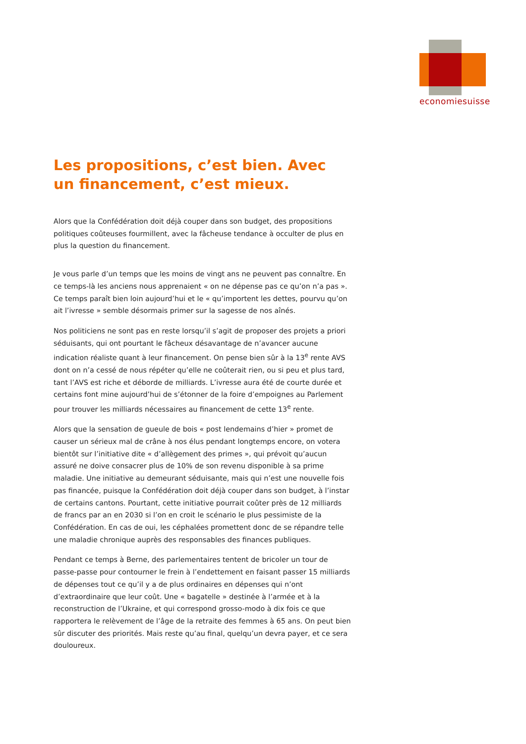economiesuisse
Les propositions, c’est bien. Avec un financement, c’est mieux.
Alors que la Confédération doit déjà couper dans son budget, des propositions politiques coûteuses fourmillent, avec la fâcheuse tendance à occulter de plus en plus la question du financement.
Je vous parle d’un temps que les moins de vingt ans ne peuvent pas connaître. En ce temps-là les anciens nous apprenaient « on ne dépense pas ce qu’on n’a pas ». Ce temps paraît bien loin aujourd’hui et le « qu’importent les dettes, pourvu qu’on ait l’ivresse » semble désormais primer sur la sagesse de nos aînés.
Nos politiciens ne sont pas en reste lorsqu’il s’agit de proposer des projets a priori séduisants, qui ont pourtant le fâcheux désavantage de n’avancer aucune indication réaliste quant à leur financement. On pense bien sûr à la 13<sup>e</sup> rente AVS dont on n’a cessé de nous répéter qu’elle ne coûterait rien, ou si peu et plus tard, tant l’AVS est riche et déborde de milliards. L’ivresse aura été de courte durée et certains font mine aujourd’hui de s’étonner de la foire d’empoignes au Parlement pour trouver les milliards nécessaires au financement de cette 13<sup>e</sup> rente.
Alors que la sensation de gueule de bois « post lendemains d’hier » promet de causer un sérieux mal de crâne à nos élus pendant longtemps encore, on votera bientôt sur l’initiative dite « d’allègement des primes », qui prévoit qu’aucun assuré ne doive consacrer plus de 10% de son revenu disponible à sa prime maladie. Une initiative au demeurant séduisante, mais qui n’est une nouvelle fois pas financée, puisque la Confédération doit déjà couper dans son budget, à l’instar de certains cantons. Pourtant, cette initiative pourrait coûter près de 12 milliards de francs par an en 2030 si l’on en croit le scénario le plus pessimiste de la Confédération. En cas de oui, les céphalées promettent donc de se répandre telle une maladie chronique auprès des responsables des finances publiques.
Pendant ce temps à Berne, des parlementaires tentent de bricoler un tour de passe-passe pour contourner le frein à l’endettement en faisant passer 15 milliards de dépenses tout ce qu’il y a de plus ordinaires en dépenses qui n’ont d’extraordinaire que leur coût. Une « bagatelle » destinée à l’armée et à la reconstruction de l’Ukraine, et qui correspond grosso-modo à dix fois ce que rapportera le relèvement de l’âge de la retraite des femmes à 65 ans. On peut bien sûr discuter des priorités. Mais reste qu’au final, quelqu’un devra payer, et ce sera douloureux.